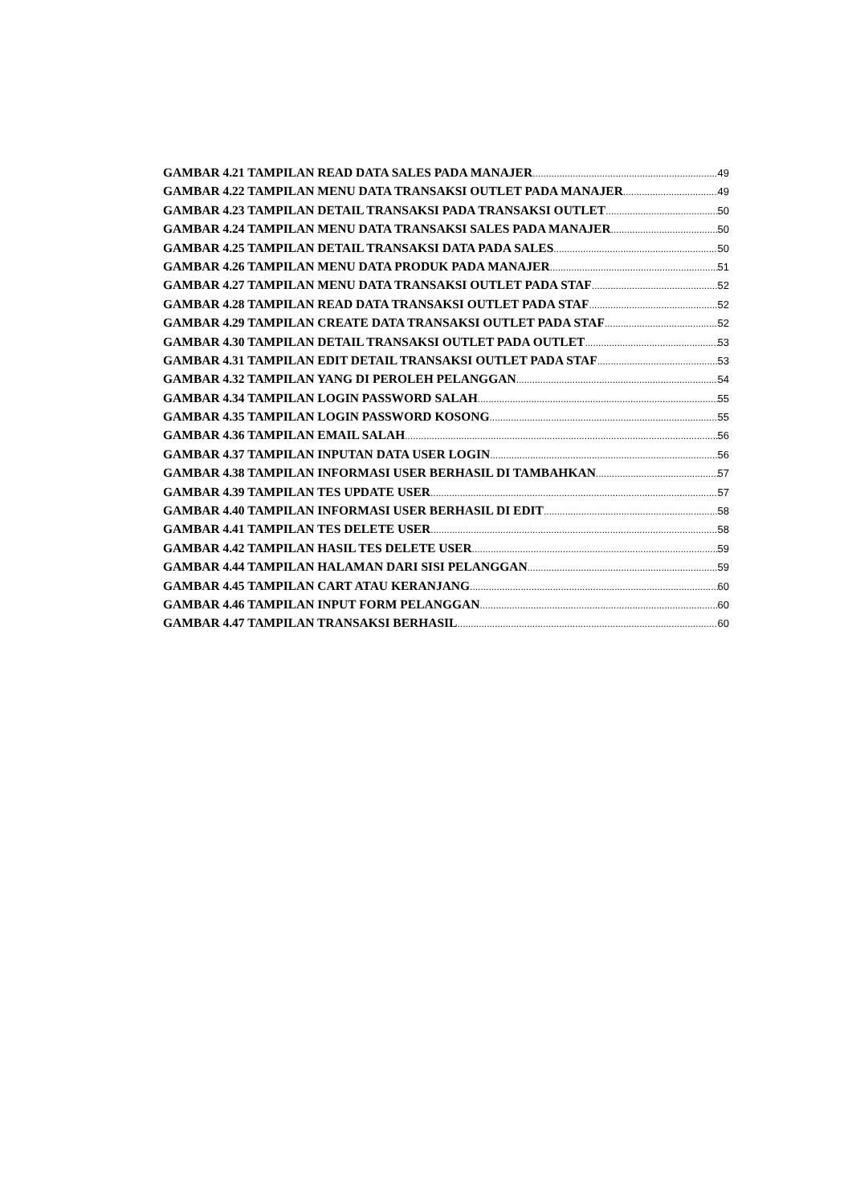GAMBAR 4.21 TAMPILAN READ DATA SALES PADA MANAJER 49
GAMBAR 4.22 TAMPILAN MENU DATA TRANSAKSI OUTLET PADA MANAJER 49
GAMBAR 4.23 TAMPILAN DETAIL TRANSAKSI PADA TRANSAKSI OUTLET 50
GAMBAR 4.24 TAMPILAN MENU DATA TRANSAKSI SALES PADA MANAJER 50
GAMBAR 4.25 TAMPILAN DETAIL TRANSAKSI DATA PADA SALES 50
GAMBAR 4.26 TAMPILAN MENU DATA PRODUK PADA MANAJER 51
GAMBAR 4.27 TAMPILAN MENU DATA TRANSAKSI OUTLET PADA STAF 52
GAMBAR 4.28 TAMPILAN READ DATA TRANSAKSI OUTLET PADA STAF 52
GAMBAR 4.29 TAMPILAN CREATE DATA TRANSAKSI OUTLET PADA STAF 52
GAMBAR 4.30 TAMPILAN DETAIL TRANSAKSI OUTLET PADA OUTLET 53
GAMBAR 4.31 TAMPILAN EDIT DETAIL TRANSAKSI OUTLET PADA STAF 53
GAMBAR 4.32 TAMPILAN YANG DI PEROLEH PELANGGAN 54
GAMBAR 4.34 TAMPILAN LOGIN PASSWORD SALAH 55
GAMBAR 4.35 TAMPILAN LOGIN PASSWORD KOSONG 55
GAMBAR 4.36 TAMPILAN EMAIL SALAH 56
GAMBAR 4.37 TAMPILAN INPUTAN DATA USER LOGIN 56
GAMBAR 4.38 TAMPILAN INFORMASI USER BERHASIL DI TAMBAHKAN 57
GAMBAR 4.39 TAMPILAN TES UPDATE USER 57
GAMBAR 4.40 TAMPILAN INFORMASI USER BERHASIL DI EDIT 58
GAMBAR 4.41 TAMPILAN TES DELETE USER 58
GAMBAR 4.42 TAMPILAN HASIL TES DELETE USER 59
GAMBAR 4.44 TAMPILAN HALAMAN DARI SISI PELANGGAN 59
GAMBAR 4.45 TAMPILAN CART ATAU KERANJANG 60
GAMBAR 4.46 TAMPILAN INPUT FORM PELANGGAN 60
GAMBAR 4.47 TAMPILAN TRANSAKSI BERHASIL 60